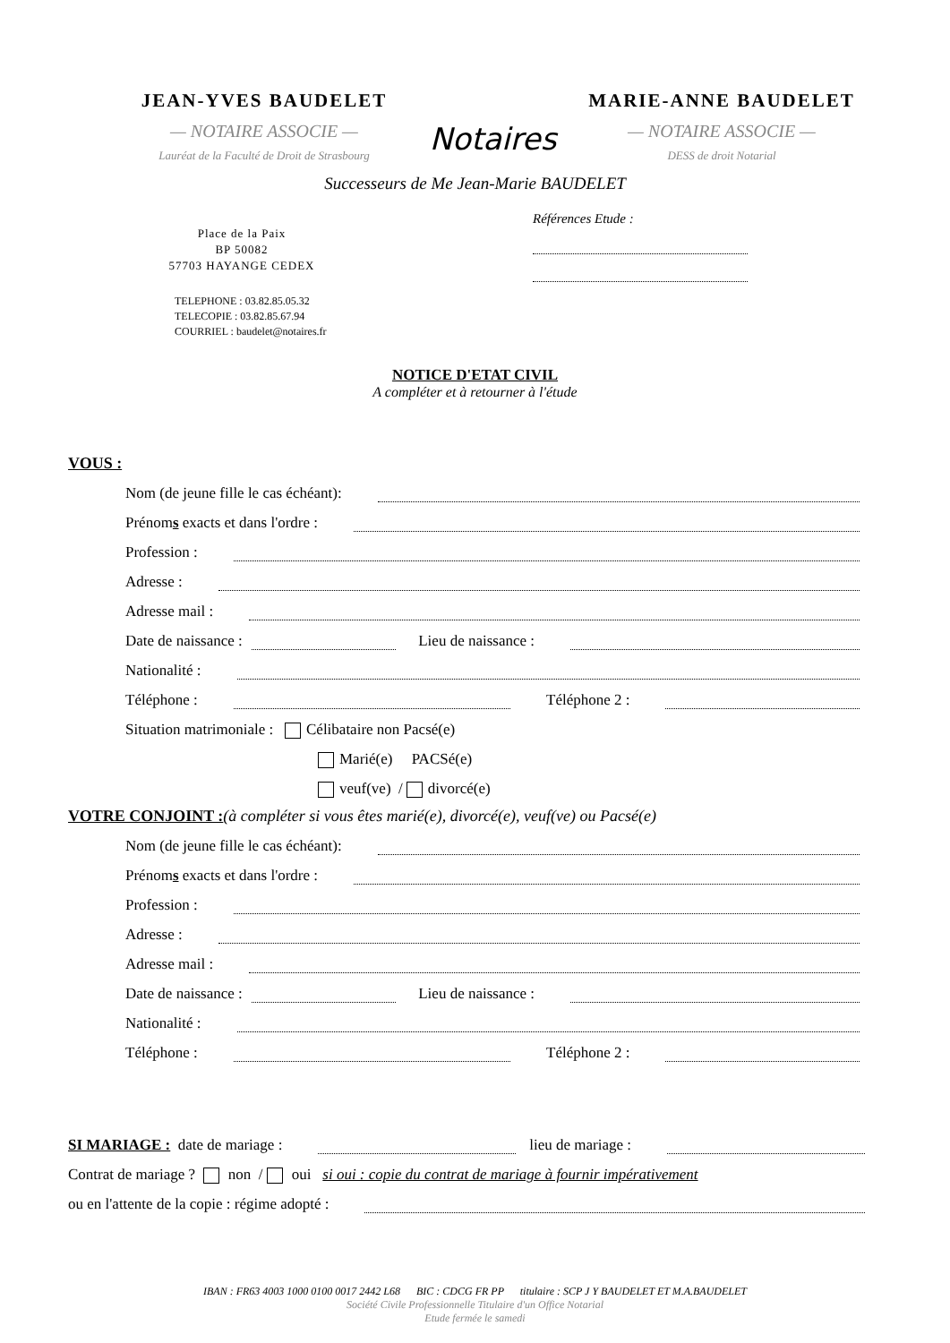JEAN-YVES BAUDELET
— NOTAIRE ASSOCIE —
Lauréat de la Faculté de Droit de Strasbourg
Notaires
MARIE-ANNE BAUDELET
— NOTAIRE ASSOCIE —
DESS de droit Notarial
Successeurs de Me Jean-Marie BAUDELET
Place de la Paix
BP 50082
57703 HAYANGE CEDEX
TELEPHONE : 03.82.85.05.32
TELECOPIE : 03.82.85.67.94
COURRIEL : baudelet@notaires.fr
Références Etude :
NOTICE D'ETAT CIVIL
A compléter et à retourner à l'étude
VOUS :
Nom (de jeune fille le cas échéant):
Prénom s exacts et dans l'ordre :
Profession :
Adresse :
Adresse mail :
Date de naissance : Lieu de naissance :
Nationalité :
Téléphone : Téléphone 2 :
Situation matrimoniale : Célibataire non Pacsé(e)
Marié(e) PACSé(e)
veuf(ve) / divorcé(e)
VOTRE CONJOINT :(à compléter si vous êtes marié(e), divorcé(e), veuf(ve) ou Pacsé(e)
Nom (de jeune fille le cas échéant):
Prénom s exacts et dans l'ordre :
Profession :
Adresse :
Adresse mail :
Date de naissance : Lieu de naissance :
Nationalité :
Téléphone : Téléphone 2 :
SI MARIAGE : date de mariage : lieu de mariage :
Contrat de mariage ? non / oui si oui : copie du contrat de mariage à fournir impérativement
ou en l'attente de la copie : régime adopté :
IBAN : FR63 4003 1000 0100 0017 2442 L68 BIC : CDCG FR PP titulaire : SCP J Y BAUDELET ET M.A.BAUDELET
Société Civile Professionnelle Titulaire d'un Office Notarial
Etude fermée le samedi